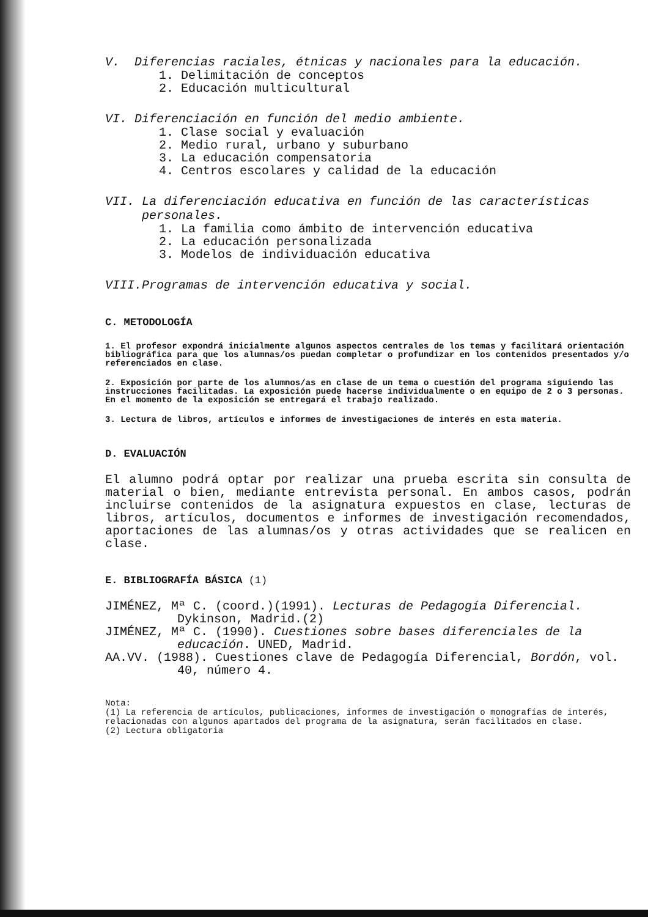V. Diferencias raciales, étnicas y nacionales para la educación.
1. Delimitación de conceptos
2. Educación multicultural
VI. Diferenciación en función del medio ambiente.
1. Clase social y evaluación
2. Medio rural, urbano y suburbano
3. La educación compensatoria
4. Centros escolares y calidad de la educación
VII. La diferenciación educativa en función de las características
personales.
1. La familia como ámbito de intervención educativa
2. La educación personalizada
3. Modelos de individuación educativa
VIII.Programas de intervención educativa y social.
C. METODOLOGÍA
1. El profesor expondrá inicialmente algunos aspectos centrales de los temas y facilitará orientación bibliográfica para que los alumnas/os puedan completar o profundizar en los contenidos presentados y/o referenciados en clase.
2. Exposición por parte de los alumnos/as en clase de un tema o cuestión del programa siguiendo las instrucciones facilitadas. La exposición puede hacerse individualmente o en equipo de 2 o 3 personas. En el momento de la exposición se entregará el trabajo realizado.
3. Lectura de libros, artículos e informes de investigaciones de interés en esta materia.
D. EVALUACIÓN
El alumno podrá optar por realizar una prueba escrita sin consulta de material o bien, mediante entrevista personal. En ambos casos, podrán incluirse contenidos de la asignatura expuestos en clase, lecturas de libros, artículos, documentos e informes de investigación recomendados, aportaciones de las alumnas/os y otras actividades que se realicen en clase.
E. BIBLIOGRAFÍA BÁSICA (1)
JIMÉNEZ, Mª C. (coord.)(1991). Lecturas de Pedagogía Diferencial. Dykinson, Madrid.(2)
JIMÉNEZ, Mª C. (1990). Cuestiones sobre bases diferenciales de la educación. UNED, Madrid.
AA.VV. (1988). Cuestiones clave de Pedagogía Diferencial, Bordón, vol. 40, número 4.
Nota:
(1) La referencia de artículos, publicaciones, informes de investigación o monografías de interés, relacionadas con algunos apartados del programa de la asignatura, serán facilitados en clase.
(2) Lectura obligatoria